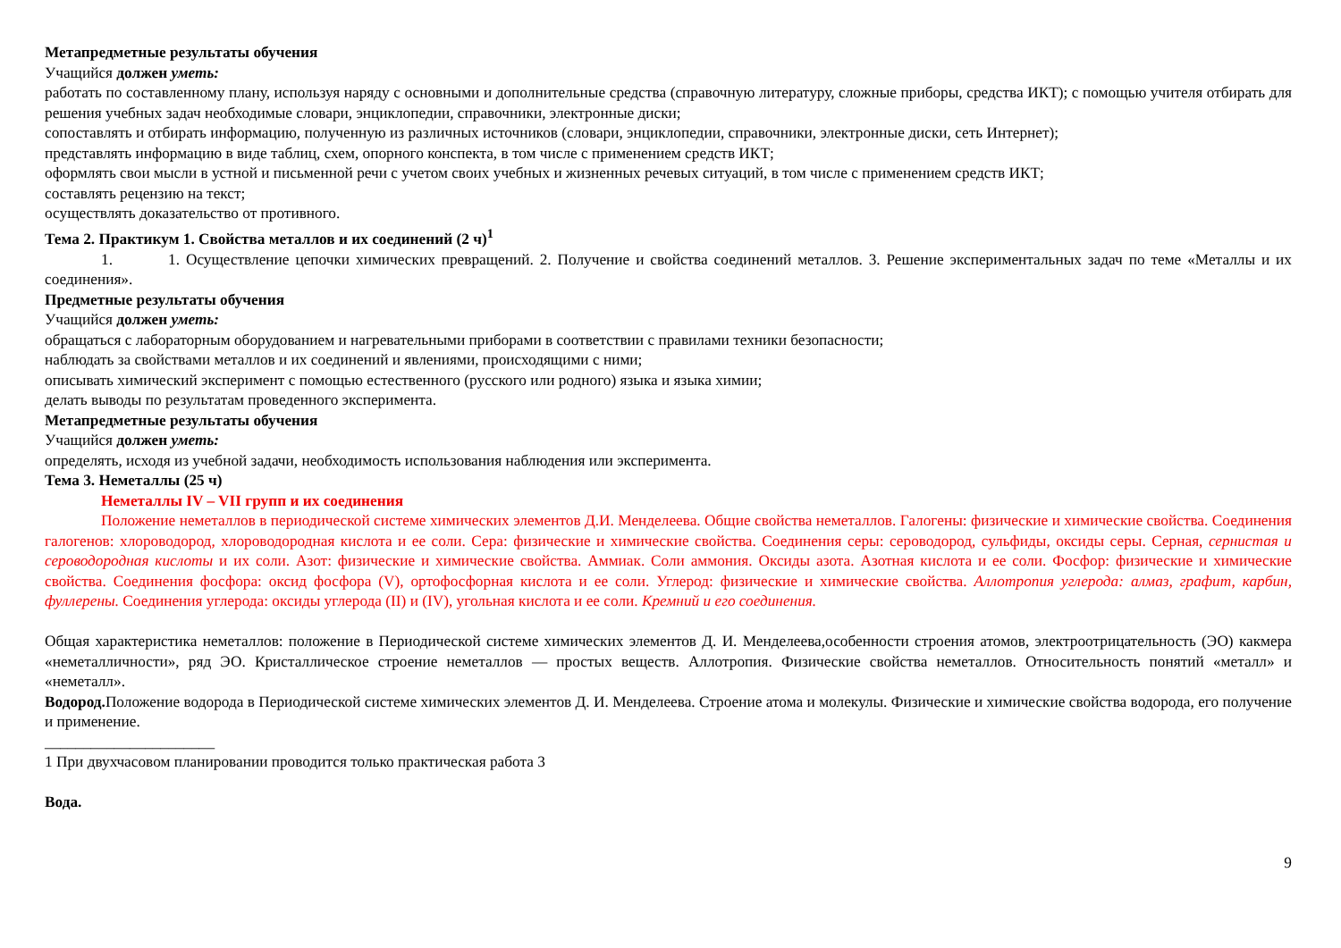Метапредметные результаты обучения
Учащийся должен уметь:
работать по составленному плану, используя наряду с основными и дополнительные средства (справочную литературу, сложные приборы, средства ИКТ); с помощью учителя отбирать для решения учебных задач необходимые словари, энциклопедии, справочники, электронные диски;
сопоставлять и отбирать информацию, полученную из различных источников (словари, энциклопедии, справочники, электронные диски, сеть Интернет);
представлять информацию в виде таблиц, схем, опорного конспекта, в том числе с применением средств ИКТ;
оформлять свои мысли в устной и письменной речи с учетом своих учебных и жизненных речевых ситуаций, в том числе с применением средств ИКТ;
составлять рецензию на текст;
осуществлять доказательство от противного.
Тема 2. Практикум 1. Свойства металлов и их соединений (2 ч)<sup>1</sup>
1. 1. Осуществление цепочки химических превращений. 2. Получение и свойства соединений металлов. 3. Решение экспериментальных задач по теме «Металлы и их соединения».
Предметные результаты обучения
Учащийся должен уметь:
обращаться с лабораторным оборудованием и нагревательными приборами в соответствии с правилами техники безопасности;
наблюдать за свойствами металлов и их соединений и явлениями, происходящими с ними;
описывать химический эксперимент с помощью естественного (русского или родного) языка и языка химии;
делать выводы по результатам проведенного эксперимента.
Метапредметные результаты обучения
Учащийся должен уметь:
определять, исходя из учебной задачи, необходимость использования наблюдения или эксперимента.
Тема 3. Неметаллы (25 ч)
Неметаллы IV – VII групп и их соединения
Положение неметаллов в периодической системе химических элементов Д.И. Менделеева. Общие свойства неметаллов. Галогены: физические и химические свойства. Соединения галогенов: хлороводород, хлороводородная кислота и ее соли. Сера: физические и химические свойства. Соединения серы: сероводород, сульфиды, оксиды серы. Серная, сернистая и сероводородная кислоты и их соли. Азот: физические и химические свойства. Аммиак. Соли аммония. Оксиды азота. Азотная кислота и ее соли. Фосфор: физические и химические свойства. Соединения фосфора: оксид фосфора (V), ортофосфорная кислота и ее соли. Углерод: физические и химические свойства. Аллотропия углерода: алмаз, графит, карбин, фуллерены. Соединения углерода: оксиды углерода (II) и (IV), угольная кислота и ее соли. Кремний и его соединения.
Общая характеристика неметаллов: положение в Периодической системе химических элементов Д. И. Менделеева,особенности строения атомов, электроотрицательность (ЭО) какмера «неметалличности», ряд ЭО. Кристаллическое строение неметаллов — простых веществ. Аллотропия. Физические свойства неметаллов. Относительность понятий «металл» и «неметалл».
Водород. Положение водорода в Периодической системе химических элементов Д. И. Менделеева. Строение атома и молекулы. Физические и химические свойства водорода, его получение и применение.
______________________
1 При двухчасовом планировании проводится только практическая работа 3
Вода.
9